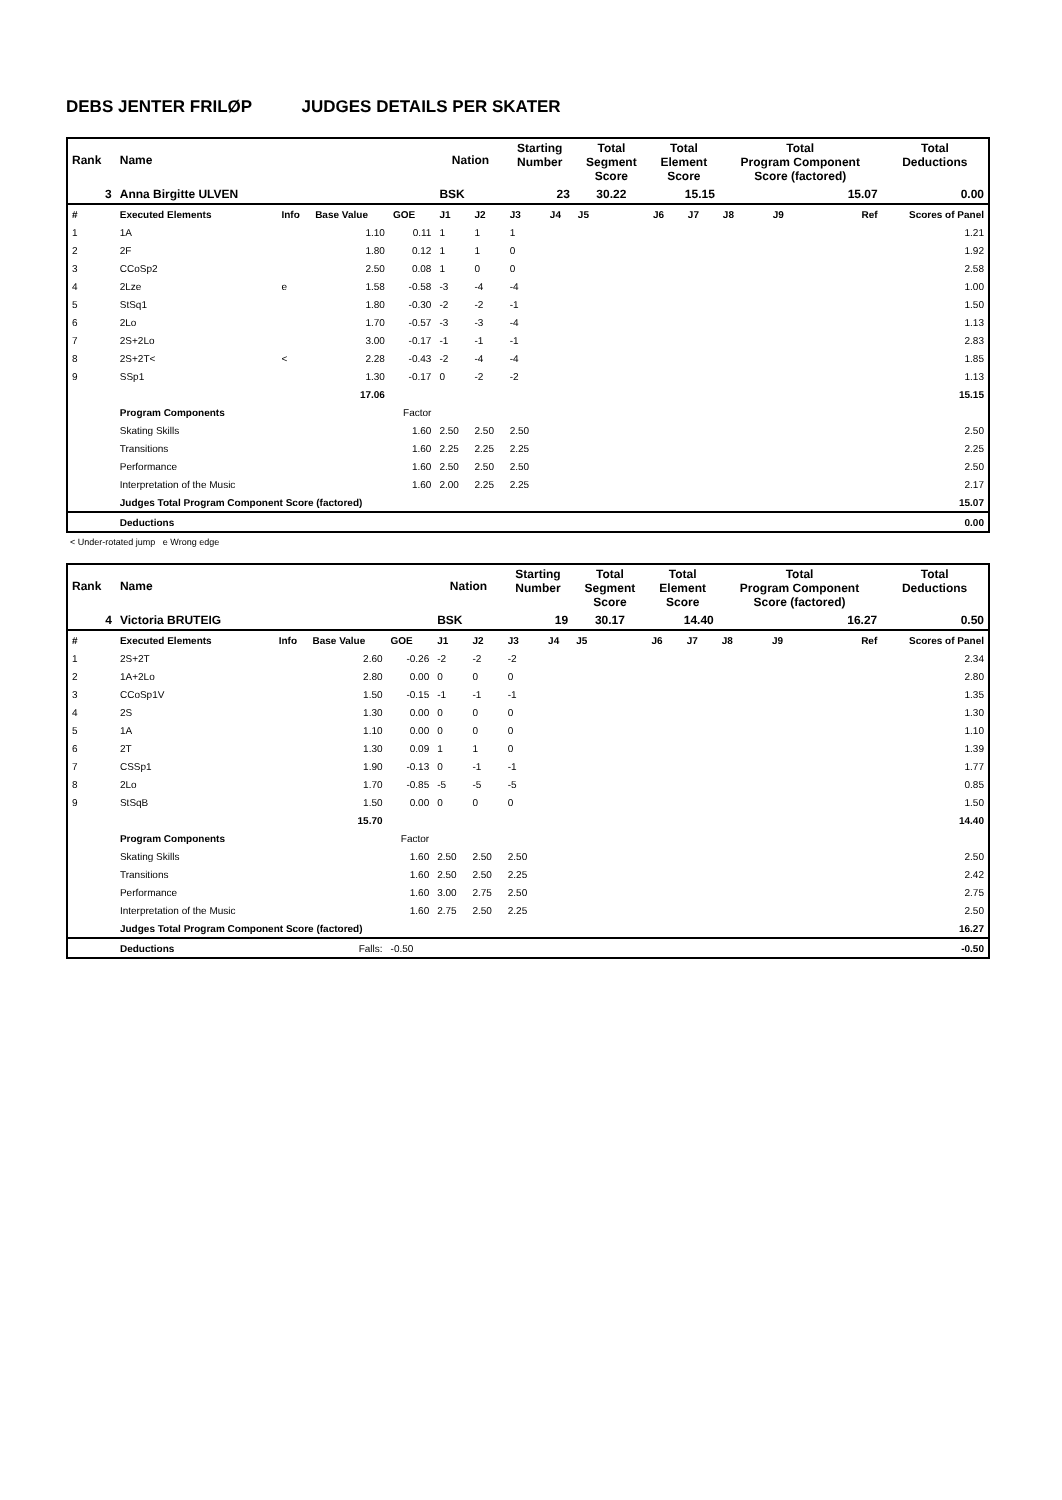DEBS JENTER FRILØP JUDGES DETAILS PER SKATER
| Rank | Name | | | | Nation | | Starting Number | | Total Segment Score | Total Element Score | | Total Program Component Score (factored) | | | Total Deductions |
| --- | --- | --- | --- | --- | --- | --- | --- | --- | --- | --- | --- | --- | --- | --- | --- |
| 3 | Anna Birgitte ULVEN | | | | BSK | | 23 | | 30.22 | 15.15 | | 15.07 | | | 0.00 |
| # | Executed Elements | Info | Base Value | GOE | J1 | J2 | J3 | J4 | J5 | J6 | J7 | J8 | J9 | Ref | Scores of Panel |
| 1 | 1A | | 1.10 | 0.11 | 1 | 1 | 1 | | | | | | | | 1.21 |
| 2 | 2F | | 1.80 | 0.12 | 1 | 1 | 0 | | | | | | | | 1.92 |
| 3 | CCoSp2 | | 2.50 | 0.08 | 1 | 0 | 0 | | | | | | | | 2.58 |
| 4 | 2Lze | e | 1.58 | -0.58 | -3 | -4 | -4 | | | | | | | | 1.00 |
| 5 | StSq1 | | 1.80 | -0.30 | -2 | -2 | -1 | | | | | | | | 1.50 |
| 6 | 2Lo | | 1.70 | -0.57 | -3 | -3 | -4 | | | | | | | | 1.13 |
| 7 | 2S+2Lo | | 3.00 | -0.17 | -1 | -1 | -1 | | | | | | | | 2.83 |
| 8 | 2S+2T< | < | 2.28 | -0.43 | -2 | -4 | -4 | | | | | | | | 1.85 |
| 9 | SSp1 | | 1.30 | -0.17 | 0 | -2 | -2 | | | | | | | | 1.13 |
| | | | 17.06 | | | | | | | | | | | | 15.15 |
| | Program Components | | | Factor | | | | | | | | | | | |
| | Skating Skills | | | 1.60 | 2.50 | 2.50 | 2.50 | | | | | | | | 2.50 |
| | Transitions | | | 1.60 | 2.25 | 2.25 | 2.25 | | | | | | | | 2.25 |
| | Performance | | | 1.60 | 2.50 | 2.50 | 2.50 | | | | | | | | 2.50 |
| | Interpretation of the Music | | | 1.60 | 2.00 | 2.25 | 2.25 | | | | | | | | 2.17 |
| | Judges Total Program Component Score (factored) | | | | | | | | | | | | | | 15.07 |
| | Deductions | | | | | | | | | | | | | | 0.00 |
< Under-rotated jump e Wrong edge
| Rank | Name | | | | Nation | | Starting Number | | Total Segment Score | Total Element Score | | Total Program Component Score (factored) | | | Total Deductions |
| --- | --- | --- | --- | --- | --- | --- | --- | --- | --- | --- | --- | --- | --- | --- | --- |
| 4 | Victoria BRUTEIG | | | | BSK | | 19 | | 30.17 | 14.40 | | 16.27 | | | 0.50 |
| # | Executed Elements | Info | Base Value | GOE | J1 | J2 | J3 | J4 | J5 | J6 | J7 | J8 | J9 | Ref | Scores of Panel |
| 1 | 2S+2T | | 2.60 | -0.26 | -2 | -2 | -2 | | | | | | | | 2.34 |
| 2 | 1A+2Lo | | 2.80 | 0.00 | 0 | 0 | 0 | | | | | | | | 2.80 |
| 3 | CCoSp1V | | 1.50 | -0.15 | -1 | -1 | -1 | | | | | | | | 1.35 |
| 4 | 2S | | 1.30 | 0.00 | 0 | 0 | 0 | | | | | | | | 1.30 |
| 5 | 1A | | 1.10 | 0.00 | 0 | 0 | 0 | | | | | | | | 1.10 |
| 6 | 2T | | 1.30 | 0.09 | 1 | 1 | 0 | | | | | | | | 1.39 |
| 7 | CSSp1 | | 1.90 | -0.13 | 0 | -1 | -1 | | | | | | | | 1.77 |
| 8 | 2Lo | | 1.70 | -0.85 | -5 | -5 | -5 | | | | | | | | 0.85 |
| 9 | StSqB | | 1.50 | 0.00 | 0 | 0 | 0 | | | | | | | | 1.50 |
| | | | 15.70 | | | | | | | | | | | | 14.40 |
| | Program Components | | | Factor | | | | | | | | | | | |
| | Skating Skills | | | 1.60 | 2.50 | 2.50 | 2.50 | | | | | | | | 2.50 |
| | Transitions | | | 1.60 | 2.50 | 2.50 | 2.25 | | | | | | | | 2.42 |
| | Performance | | | 1.60 | 3.00 | 2.75 | 2.50 | | | | | | | | 2.75 |
| | Interpretation of the Music | | | 1.60 | 2.75 | 2.50 | 2.25 | | | | | | | | 2.50 |
| | Judges Total Program Component Score (factored) | | | | | | | | | | | | | | 16.27 |
| | Deductions | Falls: | | -0.50 | | | | | | | | | | | -0.50 |